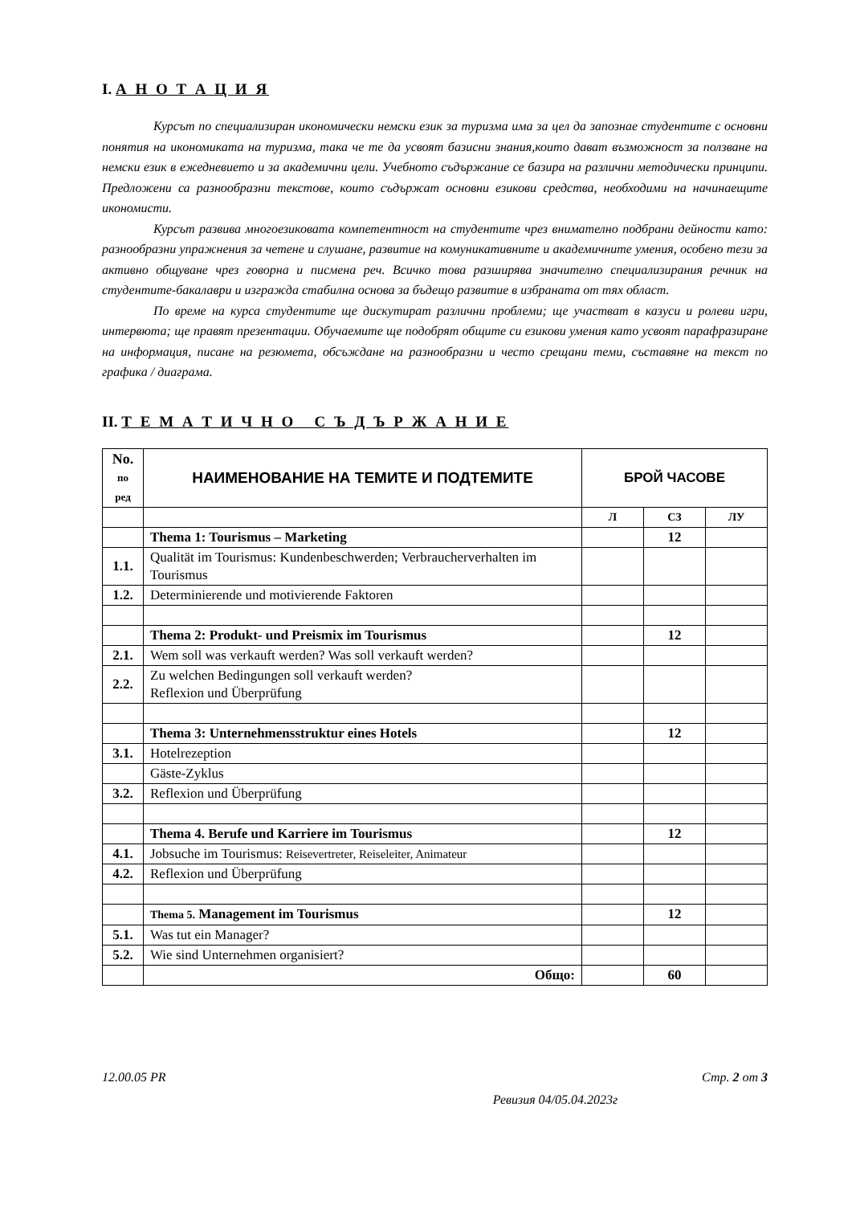I. А Н О Т А Ц И Я
Курсът по специализиран икономически немски език за туризма има за цел да запознае студентите с основни понятия на икономиката на туризма, така че те да усвоят базисни знания,които дават възможност за ползване на немски език в ежедневието и за академични цели. Учебното съдържание се базира на различни методически принципи. Предложени са разнообразни текстове, които съдържат основни езикови средства, необходими на начинаещите икономисти.
Курсът развива многоезиковата компетентност на студентите чрез внимателно подбрани дейности като: разнообразни упражнения за четене и слушане, развитие на комуникативните и академичните умения, особено тези за активно общуване чрез говорна и писмена реч. Всичко това разширява значително специализирания речник на студентите-бакалаври и изгражда стабилна основа за бъдещо развитие в избраната от тях област.
По време на курса студентите ще дискутират различни проблеми; ще участват в казуси и ролеви игри, интервюта; ще правят презентации. Обучаемите ще подобрят общите си езикови умения като усвоят парафразиране на информация, писане на резюмета, обсъждане на разнообразни и често срещани теми, съставяне на текст по графика / диаграма.
II. Т Е М А Т И Ч Н О С Ъ Д Ъ Р Ж А Н И Е
| No. по ред | НАИМЕНОВАНИЕ НА ТЕМИТЕ И ПОДТЕМИТЕ | БРОЙ ЧАСОВЕ | | |
| --- | --- | --- | --- | --- |
| | | Л | СЗ | ЛУ |
| | Thema 1: Tourismus – Marketing | | 12 | |
| 1.1. | Qualität im Tourismus: Kundenbeschwerden; Verbraucherverhalten im Tourismus | | | |
| 1.2. | Determinierende und motivierende Faktoren | | | |
| | Thema 2: Produkt- und Preismix im Tourismus | | 12 | |
| 2.1. | Wem soll was verkauft werden? Was soll verkauft werden? | | | |
| 2.2. | Zu welchen Bedingungen soll verkauft werden? Reflexion und Überprüfung | | | |
| | Thema 3: Unternehmensstruktur eines Hotels | | 12 | |
| 3.1. | Hotelrezeption | | | |
| | Gäste-Zyklus | | | |
| 3.2. | Reflexion und Überprüfung | | | |
| | Thema 4. Berufe und Karriere im Tourismus | | 12 | |
| 4.1. | Jobsuche im Tourismus: Reisevertreter, Reiseleiter, Animateur | | | |
| 4.2. | Reflexion und Überprüfung | | | |
| | Thema 5. Management im Tourismus | | 12 | |
| 5.1. | Was tut ein Manager? | | | |
| 5.2. | Wie sind Unternehmen organisiert? | | | |
| | Общо: | | 60 | |
12.00.05 PR Стр. 2 от 3
Ревизия 04/05.04.2023г